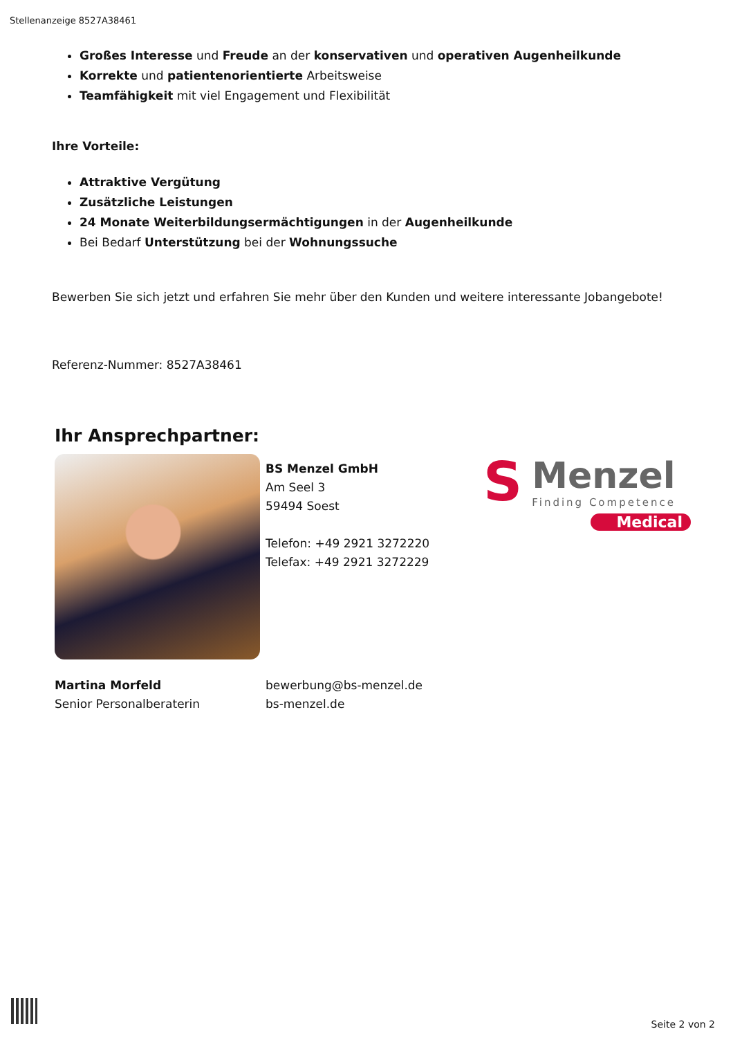Stellenanzeige 8527A38461
Großes Interesse und Freude an der konservativen und operativen Augenheilkunde
Korrekte und patientenorientierte Arbeitsweise
Teamfähigkeit mit viel Engagement und Flexibilität
Ihre Vorteile:
Attraktive Vergütung
Zusätzliche Leistungen
24 Monate Weiterbildungsermächtigungen in der Augenheilkunde
Bei Bedarf Unterstützung bei der Wohnungssuche
Bewerben Sie sich jetzt und erfahren Sie mehr über den Kunden und weitere interessante Jobangebote!
Referenz-Nummer: 8527A38461
Ihr Ansprechpartner:
BS Menzel GmbH
Am Seel 3
59494 Soest
Telefon: +49 2921 3272220
Telefax: +49 2921 3272229
S
Menzel
Finding Competence
Medical
Martina Morfeld
Senior Personalberaterin
bewerbung@bs-menzel.de
bs-menzel.de
Seite 2 von 2